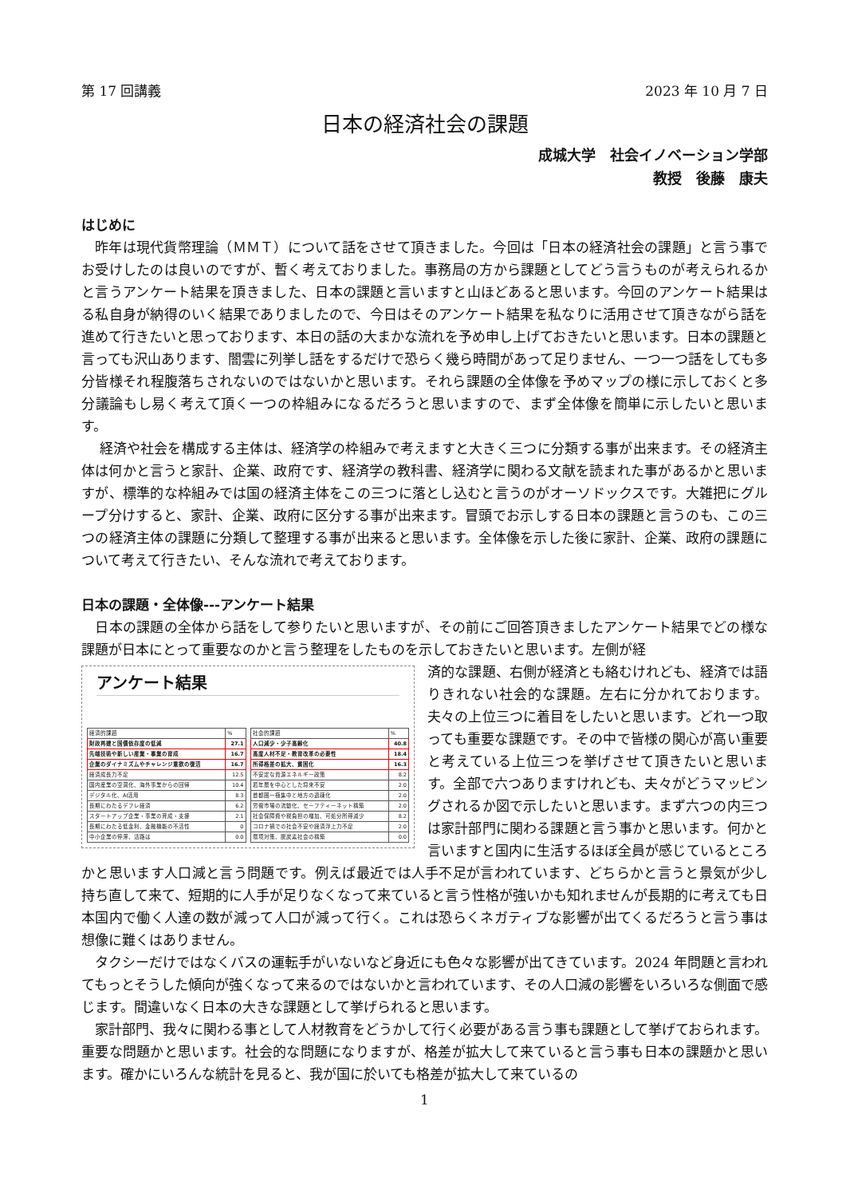第 17 回講義 2023 年 10 月 7 日
日本の経済社会の課題
成城大学　社会イノベーション学部
教授　後藤　康夫
はじめに
　昨年は現代貨幣理論（ＭＭＴ）について話をさせて頂きました。今回は「日本の経済社会の課題」と言う事でお受けしたのは良いのですが、暫く考えておりました。事務局の方から課題としてどう言うものが考えられるかと言うアンケート結果を頂きました、日本の課題と言いますと山ほどあると思います。今回のアンケート結果はる私自身が納得のいく結果でありましたので、今日はそのアンケート結果を私なりに活用させて頂きながら話を進めて行きたいと思っております、本日の話の大まかな流れを予め申し上げておきたいと思います。日本の課題と言っても沢山あります、闇雲に列挙し話をするだけで恐らく幾ら時間があって足りません、一つ一つ話をしても多分皆様それ程腹落ちされないのではないかと思います。それら課題の全体像を予めマップの様に示しておくと多分議論もし易く考えて頂く一つの枠組みになるだろうと思いますので、まず全体像を簡単に示したいと思います。
　 経済や社会を構成する主体は、経済学の枠組みで考えますと大きく三つに分類する事が出来ます。その経済主体は何かと言うと家計、企業、政府です、経済学の教科書、経済学に関わる文献を読まれた事があるかと思いますが、標準的な枠組みでは国の経済主体をこの三つに落とし込むと言うのがオーソドックスです。大雑把にグループ分けすると、家計、企業、政府に区分する事が出来ます。冒頭でお示しする日本の課題と言うのも、この三つの経済主体の課題に分類して整理する事が出来ると思います。全体像を示した後に家計、企業、政府の課題について考えて行きたい、そんな流れで考えております。
日本の課題・全体像---アンケート結果
　日本の課題の全体から話をして参りたいと思いますが、その前にご回答頂きましたアンケート結果でどの様な課題が日本にとって重要なのかと言う整理をしたものを示しておきたいと思います。左側が経
アンケート結果
| 経済的課題 | % |
| --- | --- |
| 財政再建と国債依存度の低減 | 27.1 |
| 先端技術や新しい産業・事業の育成 | 16.7 |
| 企業のダイナミズムやチャレンジ意欲の復活 | 16.7 |
| 経済成長力不足 | 12.5 |
| 国内産業の空洞化、海外事業からの回帰 | 10.4 |
| デジタル化、AI活用 | 8.3 |
| 長期にわたるデフレ経済 | 6.2 |
| スタートアップ企業・事業の育成・支援 | 2.1 |
| 長期にわたる低金利、金融機能の不活性 | 0 |
| 中小企業の停滞、活路は | 0.0 |
| 社会的課題 | % |
| --- | --- |
| 人口減少・少子高齢化 | 40.8 |
| 高度人材不足・教育改革の必要性 | 18.4 |
| 所得格差の拡大、貧困化 | 16.3 |
| 不安定な資源エネルギー政策 | 8.2 |
| 若年層を中心とした将来不安 | 2.0 |
| 首都圏一極集中と地方の過疎化 | 2.0 |
| 労働市場の流動化、セーフティーネット構築 | 2.0 |
| 社会保障費や税負担の増加、可処分所得減少 | 8.2 |
| コロナ禍での社会不安や経済浮上力不足 | 2.0 |
| 環境対策、脱炭素社会の構築 | 0.0 |
済的な課題、右側が経済とも絡むけれども、経済では語りきれない社会的な課題。左右に分かれております。夫々の上位三つに着目をしたいと思います。どれ一つ取っても重要な課題です。その中で皆様の関心が高い重要と考えている上位三つを挙げさせて頂きたいと思います。全部で六つありますけれども、夫々がどうマッピングされるか図で示したいと思います。まず六つの内三つは家計部門に関わる課題と言う事かと思います。何かと言いますと国内に生活するほぼ全員が感じているところかと思います人口減と言う問題です。例えば最近では人手不足が言われています、どちらかと言うと景気が少し持ち直して来て、短期的に人手が足りなくなって来ていると言う性格が強いかも知れませんが長期的に考えても日本国内で働く人達の数が減って人口が減って行く。これは恐らくネガティブな影響が出てくるだろうと言う事は想像に難くはありません。
　タクシーだけではなくバスの運転手がいないなど身近にも色々な影響が出てきています。2024 年問題と言われてもっとそうした傾向が強くなって来るのではないかと言われています、その人口減の影響をいろいろな側面で感じます。間違いなく日本の大きな課題として挙げられると思います。
　家計部門、我々に関わる事として人材教育をどうかして行く必要がある言う事も課題として挙げておられます。重要な問題かと思います。社会的な問題になりますが、格差が拡大して来ていると言う事も日本の課題かと思います。確かにいろんな統計を見ると、我が国に於いても格差が拡大して来ているの
1